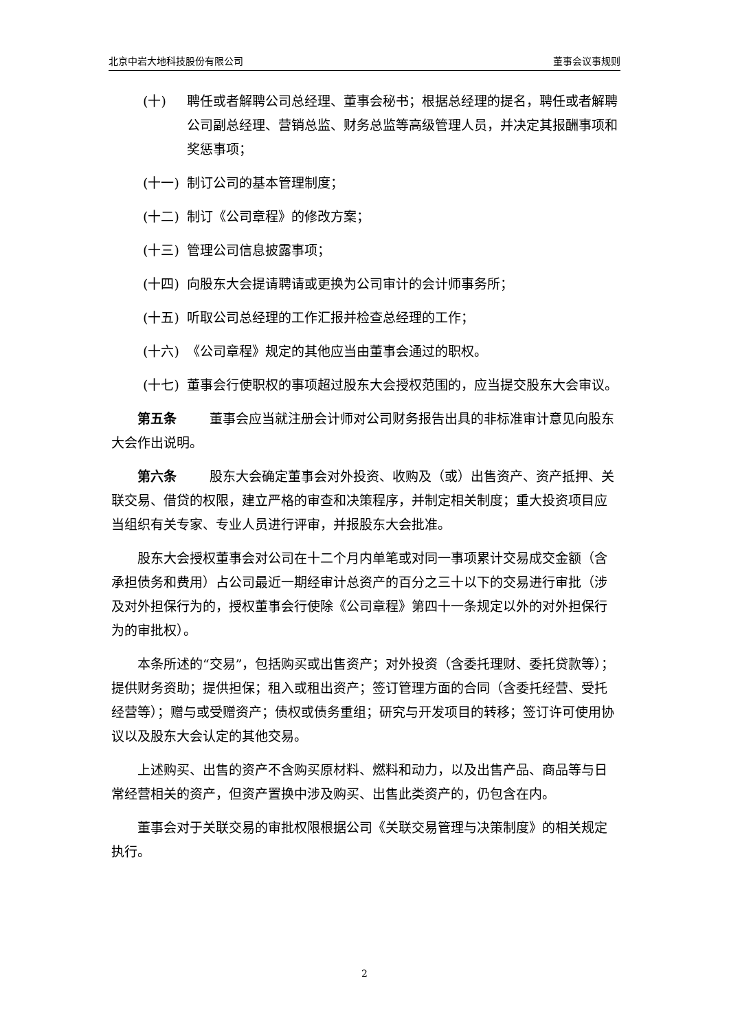北京中岩大地科技股份有限公司 董事会议事规则
(十) 聘任或者解聘公司总经理、董事会秘书；根据总经理的提名，聘任或者解聘公司副总经理、营销总监、财务总监等高级管理人员，并决定其报酬事项和奖惩事项；
(十一) 制订公司的基本管理制度；
(十二) 制订《公司章程》的修改方案；
(十三) 管理公司信息披露事项；
(十四) 向股东大会提请聘请或更换为公司审计的会计师事务所；
(十五) 听取公司总经理的工作汇报并检查总经理的工作；
(十六) 《公司章程》规定的其他应当由董事会通过的职权。
(十七) 董事会行使职权的事项超过股东大会授权范围的，应当提交股东大会审议。
第五条 董事会应当就注册会计师对公司财务报告出具的非标准审计意见向股东大会作出说明。
第六条 股东大会确定董事会对外投资、收购及（或）出售资产、资产抵押、关联交易、借贷的权限，建立严格的审查和决策程序，并制定相关制度；重大投资项目应当组织有关专家、专业人员进行评审，并报股东大会批准。
股东大会授权董事会对公司在十二个月内单笔或对同一事项累计交易成交金额（含承担债务和费用）占公司最近一期经审计总资产的百分之三十以下的交易进行审批（涉及对外担保行为的，授权董事会行使除《公司章程》第四十一条规定以外的对外担保行为的审批权）。
本条所述的“交易”，包括购买或出售资产；对外投资（含委托理财、委托贷款等）；提供财务资助；提供担保；租入或租出资产；签订管理方面的合同（含委托经营、受托经营等）；赠与或受赠资产；债权或债务重组；研究与开发项目的转移；签订许可使用协议以及股东大会认定的其他交易。
上述购买、出售的资产不含购买原材料、燃料和动力，以及出售产品、商品等与日常经营相关的资产，但资产置换中涉及购买、出售此类资产的，仍包含在内。
董事会对于关联交易的审批权限根据公司《关联交易管理与决策制度》的相关规定执行。
2